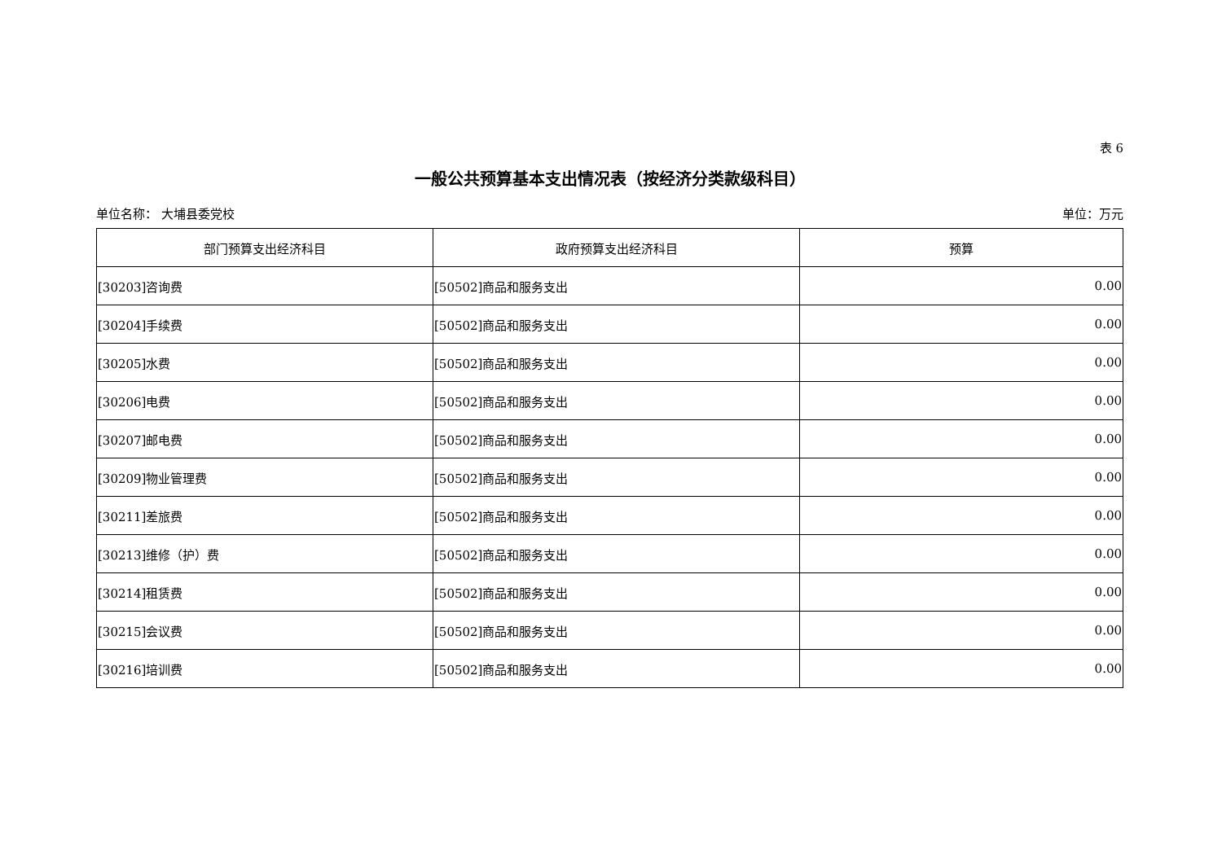表 6
一般公共预算基本支出情况表（按经济分类款级科目）
单位名称： 大埔县委党校 单位：万元
| 部门预算支出经济科目 | 政府预算支出经济科目 | 预算 |
| --- | --- | --- |
| [30203]咨询费 | [50502]商品和服务支出 | 0.00 |
| [30204]手续费 | [50502]商品和服务支出 | 0.00 |
| [30205]水费 | [50502]商品和服务支出 | 0.00 |
| [30206]电费 | [50502]商品和服务支出 | 0.00 |
| [30207]邮电费 | [50502]商品和服务支出 | 0.00 |
| [30209]物业管理费 | [50502]商品和服务支出 | 0.00 |
| [30211]差旅费 | [50502]商品和服务支出 | 0.00 |
| [30213]维修（护）费 | [50502]商品和服务支出 | 0.00 |
| [30214]租赁费 | [50502]商品和服务支出 | 0.00 |
| [30215]会议费 | [50502]商品和服务支出 | 0.00 |
| [30216]培训费 | [50502]商品和服务支出 | 0.00 |